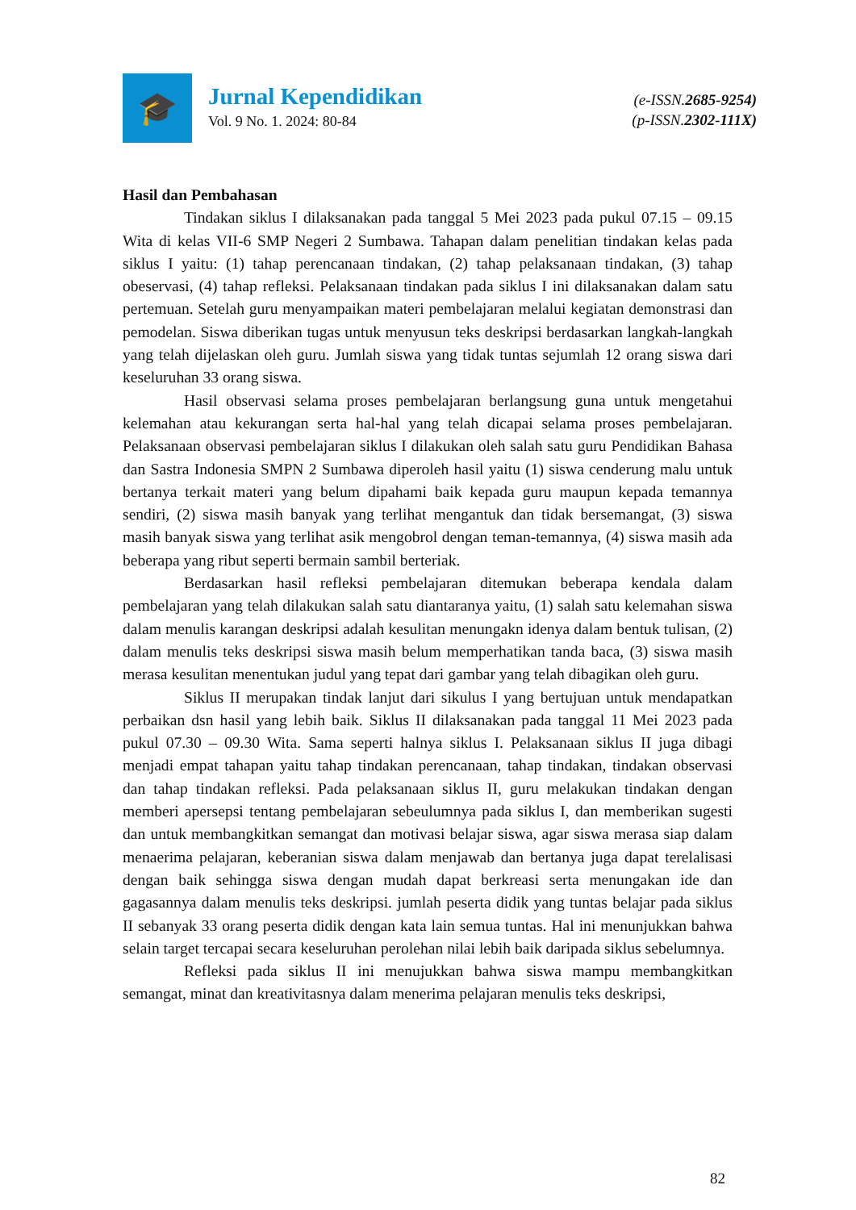🎓
Jurnal Kependidikan
Vol. 9 No. 1. 2024: 80-84
(e-ISSN.2685-9254)
(p-ISSN.2302-111X)
Hasil dan Pembahasan
Tindakan siklus I dilaksanakan pada tanggal 5 Mei 2023 pada pukul 07.15 – 09.15 Wita di kelas VII-6 SMP Negeri 2 Sumbawa. Tahapan dalam penelitian tindakan kelas pada siklus I yaitu: (1) tahap perencanaan tindakan, (2) tahap pelaksanaan tindakan, (3) tahap obeservasi, (4) tahap refleksi. Pelaksanaan tindakan pada siklus I ini dilaksanakan dalam satu pertemuan. Setelah guru menyampaikan materi pembelajaran melalui kegiatan demonstrasi dan pemodelan. Siswa diberikan tugas untuk menyusun teks deskripsi berdasarkan langkah-langkah yang telah dijelaskan oleh guru. Jumlah siswa yang tidak tuntas sejumlah 12 orang siswa dari keseluruhan 33 orang siswa.
Hasil observasi selama proses pembelajaran berlangsung guna untuk mengetahui kelemahan atau kekurangan serta hal-hal yang telah dicapai selama proses pembelajaran. Pelaksanaan observasi pembelajaran siklus I dilakukan oleh salah satu guru Pendidikan Bahasa dan Sastra Indonesia SMPN 2 Sumbawa diperoleh hasil yaitu (1) siswa cenderung malu untuk bertanya terkait materi yang belum dipahami baik kepada guru maupun kepada temannya sendiri, (2) siswa masih banyak yang terlihat mengantuk dan tidak bersemangat, (3) siswa masih banyak siswa yang terlihat asik mengobrol dengan teman-temannya, (4) siswa masih ada beberapa yang ribut seperti bermain sambil berteriak.
Berdasarkan hasil refleksi pembelajaran ditemukan beberapa kendala dalam pembelajaran yang telah dilakukan salah satu diantaranya yaitu, (1) salah satu kelemahan siswa dalam menulis karangan deskripsi adalah kesulitan menungakn idenya dalam bentuk tulisan, (2) dalam menulis teks deskripsi siswa masih belum memperhatikan tanda baca, (3) siswa masih merasa kesulitan menentukan judul yang tepat dari gambar yang telah dibagikan oleh guru.
Siklus II merupakan tindak lanjut dari sikulus I yang bertujuan untuk mendapatkan perbaikan dsn hasil yang lebih baik. Siklus II dilaksanakan pada tanggal 11 Mei 2023 pada pukul 07.30 – 09.30 Wita. Sama seperti halnya siklus I. Pelaksanaan siklus II juga dibagi menjadi empat tahapan yaitu tahap tindakan perencanaan, tahap tindakan, tindakan observasi dan tahap tindakan refleksi. Pada pelaksanaan siklus II, guru melakukan tindakan dengan memberi apersepsi tentang pembelajaran sebeulumnya pada siklus I, dan memberikan sugesti dan untuk membangkitkan semangat dan motivasi belajar siswa, agar siswa merasa siap dalam menaerima pelajaran, keberanian siswa dalam menjawab dan bertanya juga dapat terelalisasi dengan baik sehingga siswa dengan mudah dapat berkreasi serta menungakan ide dan gagasannya dalam menulis teks deskripsi. jumlah peserta didik yang tuntas belajar pada siklus II sebanyak 33 orang peserta didik dengan kata lain semua tuntas. Hal ini menunjukkan bahwa selain target tercapai secara keseluruhan perolehan nilai lebih baik daripada siklus sebelumnya.
Refleksi pada siklus II ini menujukkan bahwa siswa mampu membangkitkan semangat, minat dan kreativitasnya dalam menerima pelajaran menulis teks deskripsi,
82